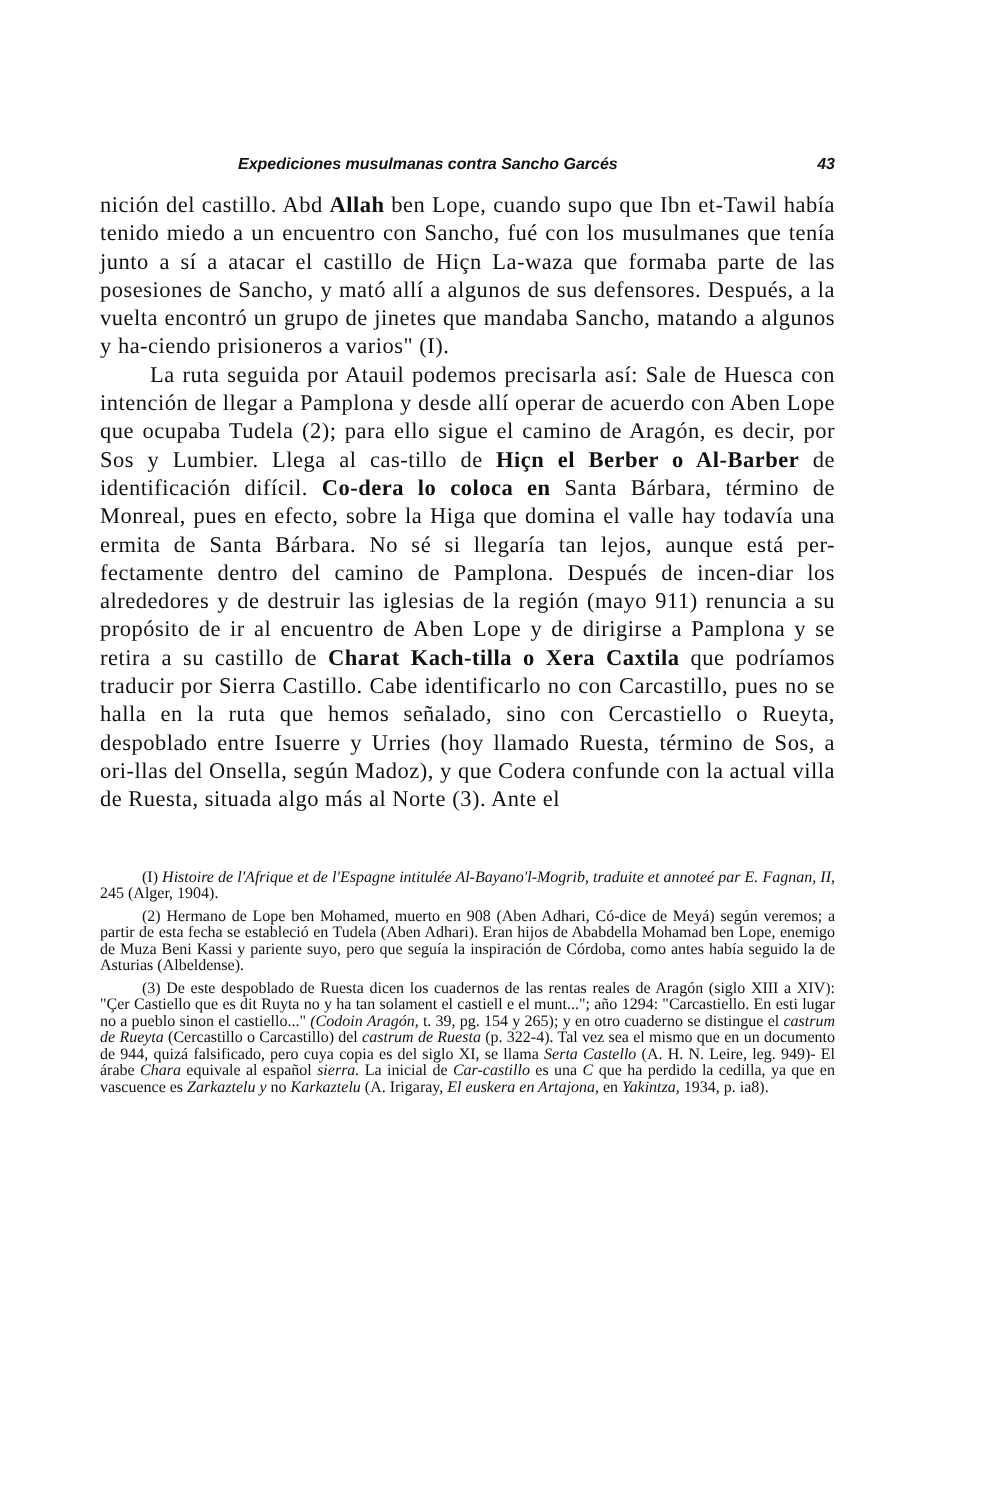Expediciones musulmanas contra Sancho Garcés 43
nición del castillo. Abd Allah ben Lope, cuando supo que Ibn et-Tawil había tenido miedo a un encuentro con Sancho, fué con los musulmanes que tenía junto a sí a atacar el castillo de Hiçn La-waza que formaba parte de las posesiones de Sancho, y mató allí a algunos de sus defensores. Después, a la vuelta encontró un grupo de jinetes que mandaba Sancho, matando a algunos y ha-ciendo prisioneros a varios" (I).
La ruta seguida por Atauil podemos precisarla así: Sale de Huesca con intención de llegar a Pamplona y desde allí operar de acuerdo con Aben Lope que ocupaba Tudela (2); para ello sigue el camino de Aragón, es decir, por Sos y Lumbier. Llega al cas-tillo de Hiçn el Berber o Al-Barber de identificación difícil. Co-dera lo coloca en Santa Bárbara, término de Monreal, pues en efecto, sobre la Higa que domina el valle hay todavía una ermita de Santa Bárbara. No sé si llegaría tan lejos, aunque está per-fectamente dentro del camino de Pamplona. Después de incen-diar los alrededores y de destruir las iglesias de la región (mayo 911) renuncia a su propósito de ir al encuentro de Aben Lope y de dirigirse a Pamplona y se retira a su castillo de Charat Kach-tilla o Xera Caxtila que podríamos traducir por Sierra Castillo. Cabe identificarlo no con Carcastillo, pues no se halla en la ruta que hemos señalado, sino con Cercastiello o Rueyta, despoblado entre Isuerre y Urries (hoy llamado Ruesta, término de Sos, a ori-llas del Onsella, según Madoz), y que Codera confunde con la actual villa de Ruesta, situada algo más al Norte (3). Ante el
(I) Histoire de l'Afrique et de l'Espagne intitulée Al-Bayano'l-Mogrib, traduite et annoteé par E. Fagnan, II, 245 (Alger, 1904).
(2) Hermano de Lope ben Mohamed, muerto en 908 (Aben Adhari, Có-dice de Meyá) según veremos; a partir de esta fecha se estableció en Tudela (Aben Adhari). Eran hijos de Ababdella Mohamad ben Lope, enemigo de Muza Beni Kassi y pariente suyo, pero que seguía la inspiración de Córdoba, como antes había seguido la de Asturias (Albeldense).
(3) De este despoblado de Ruesta dicen los cuadernos de las rentas reales de Aragón (siglo XIII a XIV): "Çer Castiello que es dit Ruyta no y ha tan solament el castiell e el munt..."; año 1294: "Carcastiello. En esti lugar no a pueblo sinon el castiello..." (Codoin Aragón, t. 39, pg. 154 y 265); y en otro cuaderno se distingue el castrum de Rueyta (Cercastillo o Carcastillo) del castrum de Ruesta (p. 322-4). Tal vez sea el mismo que en un documento de 944, quizá falsificado, pero cuya copia es del siglo XI, se llama Serta Castello (A. H. N. Leire, leg. 949)- El árabe Chara equivale al español sierra. La inicial de Car-castillo es una C que ha perdido la cedilla, ya que en vascuence es Zarkaztelu y no Karkaztelu (A. Irigaray, El euskera en Artajona, en Yakintza, 1934, p. ia8).